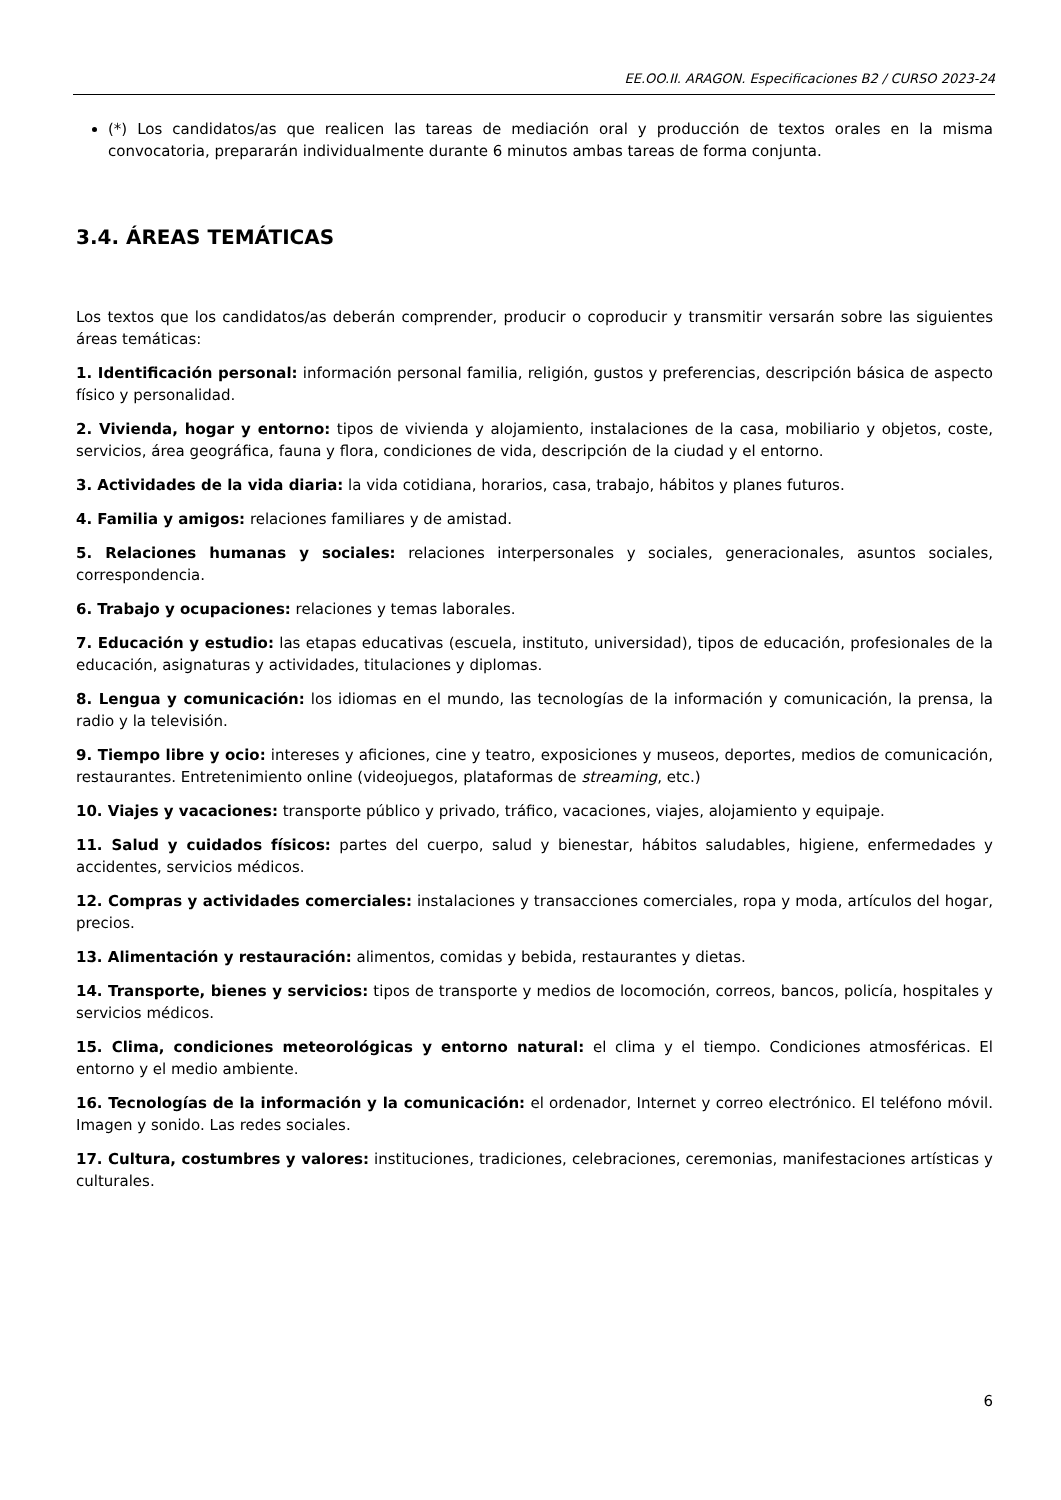EE.OO.II. ARAGON. Especificaciones B2 / CURSO 2023-24
(*) Los candidatos/as que realicen las tareas de mediación oral y producción de textos orales en la misma convocatoria, prepararán individualmente durante 6 minutos ambas tareas de forma conjunta.
3.4. ÁREAS TEMÁTICAS
Los textos que los candidatos/as deberán comprender, producir o coproducir y transmitir versarán sobre las siguientes áreas temáticas:
1. Identificación personal: información personal familia, religión, gustos y preferencias, descripción básica de aspecto físico y personalidad.
2. Vivienda, hogar y entorno: tipos de vivienda y alojamiento, instalaciones de la casa, mobiliario y objetos, coste, servicios, área geográfica, fauna y flora, condiciones de vida, descripción de la ciudad y el entorno.
3. Actividades de la vida diaria: la vida cotidiana, horarios, casa, trabajo, hábitos y planes futuros.
4. Familia y amigos: relaciones familiares y de amistad.
5. Relaciones humanas y sociales: relaciones interpersonales y sociales, generacionales, asuntos sociales, correspondencia.
6. Trabajo y ocupaciones: relaciones y temas laborales.
7. Educación y estudio: las etapas educativas (escuela, instituto, universidad), tipos de educación, profesionales de la educación, asignaturas y actividades, titulaciones y diplomas.
8. Lengua y comunicación: los idiomas en el mundo, las tecnologías de la información y comunicación, la prensa, la radio y la televisión.
9. Tiempo libre y ocio: intereses y aficiones, cine y teatro, exposiciones y museos, deportes, medios de comunicación, restaurantes. Entretenimiento online (videojuegos, plataformas de streaming, etc.)
10. Viajes y vacaciones: transporte público y privado, tráfico, vacaciones, viajes, alojamiento y equipaje.
11. Salud y cuidados físicos: partes del cuerpo, salud y bienestar, hábitos saludables, higiene, enfermedades y accidentes, servicios médicos.
12. Compras y actividades comerciales: instalaciones y transacciones comerciales, ropa y moda, artículos del hogar, precios.
13. Alimentación y restauración: alimentos, comidas y bebida, restaurantes y dietas.
14. Transporte, bienes y servicios: tipos de transporte y medios de locomoción, correos, bancos, policía, hospitales y servicios médicos.
15. Clima, condiciones meteorológicas y entorno natural: el clima y el tiempo. Condiciones atmosféricas. El entorno y el medio ambiente.
16. Tecnologías de la información y la comunicación: el ordenador, Internet y correo electrónico. El teléfono móvil. Imagen y sonido. Las redes sociales.
17. Cultura, costumbres y valores: instituciones, tradiciones, celebraciones, ceremonias, manifestaciones artísticas y culturales.
6